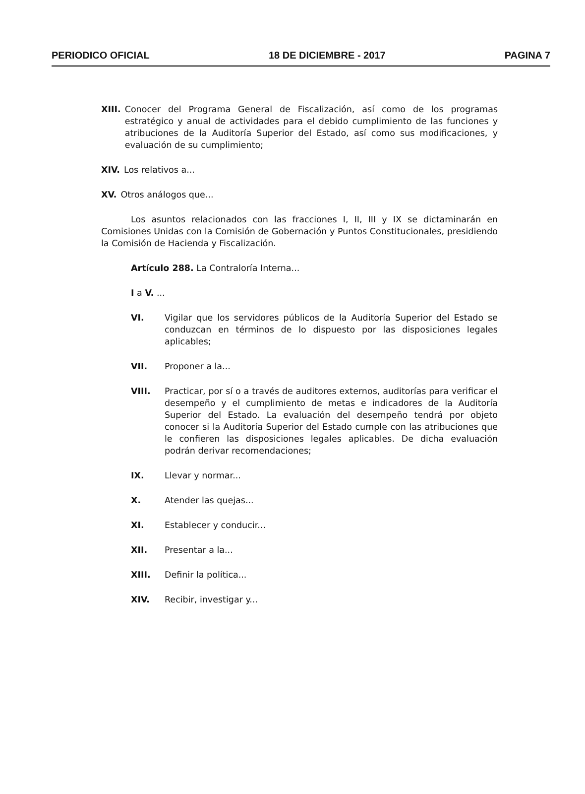PERIODICO OFICIAL 18 DE DICIEMBRE - 2017 PAGINA 7
XIII. Conocer del Programa General de Fiscalización, así como de los programas estratégico y anual de actividades para el debido cumplimiento de las funciones y atribuciones de la Auditoría Superior del Estado, así como sus modificaciones, y evaluación de su cumplimiento;
XIV. Los relativos a...
XV. Otros análogos que...
Los asuntos relacionados con las fracciones I, II, III y IX se dictaminarán en Comisiones Unidas con la Comisión de Gobernación y Puntos Constitucionales, presidiendo la Comisión de Hacienda y Fiscalización.
Artículo 288. La Contraloría Interna...
I a V. ...
VI. Vigilar que los servidores públicos de la Auditoría Superior del Estado se conduzcan en términos de lo dispuesto por las disposiciones legales aplicables;
VII. Proponer a la...
VIII. Practicar, por sí o a través de auditores externos, auditorías para verificar el desempeño y el cumplimiento de metas e indicadores de la Auditoría Superior del Estado. La evaluación del desempeño tendrá por objeto conocer si la Auditoría Superior del Estado cumple con las atribuciones que le confieren las disposiciones legales aplicables. De dicha evaluación podrán derivar recomendaciones;
IX. Llevar y normar...
X. Atender las quejas...
XI. Establecer y conducir...
XII. Presentar a la...
XIII. Definir la política...
XIV. Recibir, investigar y...